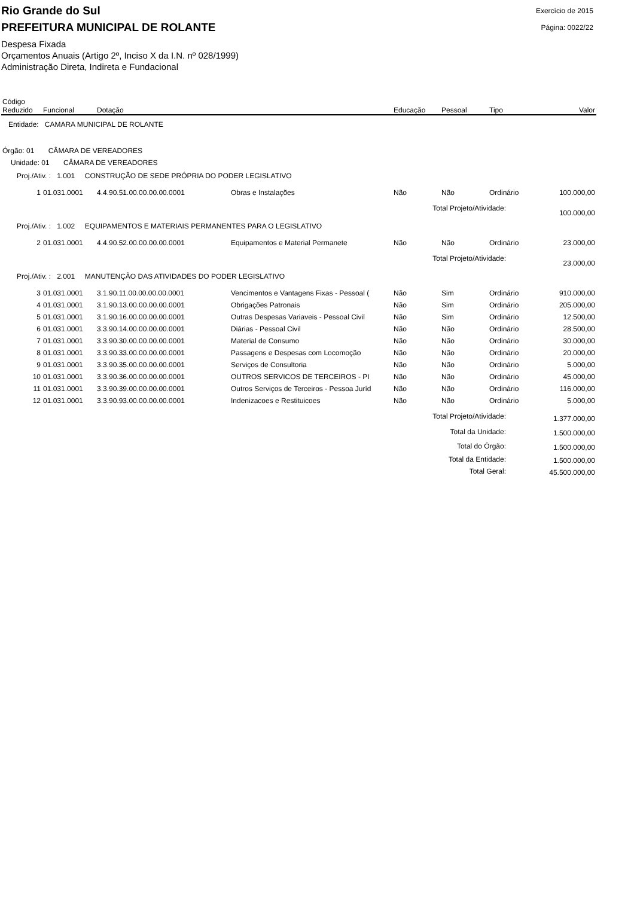Rio Grande do Sul
Exercício de 2015
PREFEITURA MUNICIPAL DE ROLANTE
Página: 0022/22
Despesa Fixada
Orçamentos Anuais (Artigo 2º, Inciso X da I.N. nº 028/1999)
Administração Direta, Indireta e Fundacional
| Código Reduzido | Funcional | Dotação | | Educação | Pessoal | Tipo | Valor |
| --- | --- | --- | --- | --- | --- | --- | --- |
| Entidade: CAMARA MUNICIPAL DE ROLANTE | | | | | | | |
| Órgão: 01 CÂMARA DE VEREADORES | | | | | | | |
| Unidade: 01 CÂMARA DE VEREADORES | | | | | | | |
| Proj./Ativ. : 1.001 CONSTRUÇÃO DE SEDE PRÓPRIA DO PODER LEGISLATIVO | | | | | | | |
| 1 | 01.031.0001 | 4.4.90.51.00.00.00.00.0001 | Obras e Instalações | Não | Não | Ordinário | 100.000,00 |
| Total Projeto/Atividade: | | | | | | | 100.000,00 |
| Proj./Ativ. : 1.002 EQUIPAMENTOS E MATERIAIS PERMANENTES PARA O LEGISLATIVO | | | | | | | |
| 2 | 01.031.0001 | 4.4.90.52.00.00.00.00.0001 | Equipamentos e Material Permanete | Não | Não | Ordinário | 23.000,00 |
| Total Projeto/Atividade: | | | | | | | 23.000,00 |
| Proj./Ativ. : 2.001 MANUTENÇÃO DAS ATIVIDADES DO PODER LEGISLATIVO | | | | | | | |
| 3 | 01.031.0001 | 3.1.90.11.00.00.00.00.0001 | Vencimentos e Vantagens Fixas - Pessoal ( | Não | Sim | Ordinário | 910.000,00 |
| 4 | 01.031.0001 | 3.1.90.13.00.00.00.00.0001 | Obrigações Patronais | Não | Sim | Ordinário | 205.000,00 |
| 5 | 01.031.0001 | 3.1.90.16.00.00.00.00.0001 | Outras Despesas Variaveis - Pessoal Civil | Não | Sim | Ordinário | 12.500,00 |
| 6 | 01.031.0001 | 3.3.90.14.00.00.00.00.0001 | Diárias - Pessoal Civil | Não | Não | Ordinário | 28.500,00 |
| 7 | 01.031.0001 | 3.3.90.30.00.00.00.00.0001 | Material de Consumo | Não | Não | Ordinário | 30.000,00 |
| 8 | 01.031.0001 | 3.3.90.33.00.00.00.00.0001 | Passagens e Despesas com Locomoção | Não | Não | Ordinário | 20.000,00 |
| 9 | 01.031.0001 | 3.3.90.35.00.00.00.00.0001 | Serviços de Consultoria | Não | Não | Ordinário | 5.000,00 |
| 10 | 01.031.0001 | 3.3.90.36.00.00.00.00.0001 | OUTROS SERVICOS DE TERCEIROS - PI | Não | Não | Ordinário | 45.000,00 |
| 11 | 01.031.0001 | 3.3.90.39.00.00.00.00.0001 | Outros Serviços de Terceiros - Pessoa Juríd | Não | Não | Ordinário | 116.000,00 |
| 12 | 01.031.0001 | 3.3.90.93.00.00.00.00.0001 | Indenizacoes e Restituicoes | Não | Não | Ordinário | 5.000,00 |
| Total Projeto/Atividade: | | | | | | | 1.377.000,00 |
| Total da Unidade: | | | | | | | 1.500.000,00 |
| Total do Órgão: | | | | | | | 1.500.000,00 |
| Total da Entidade: | | | | | | | 1.500.000,00 |
| Total Geral: | | | | | | | 45.500.000,00 |